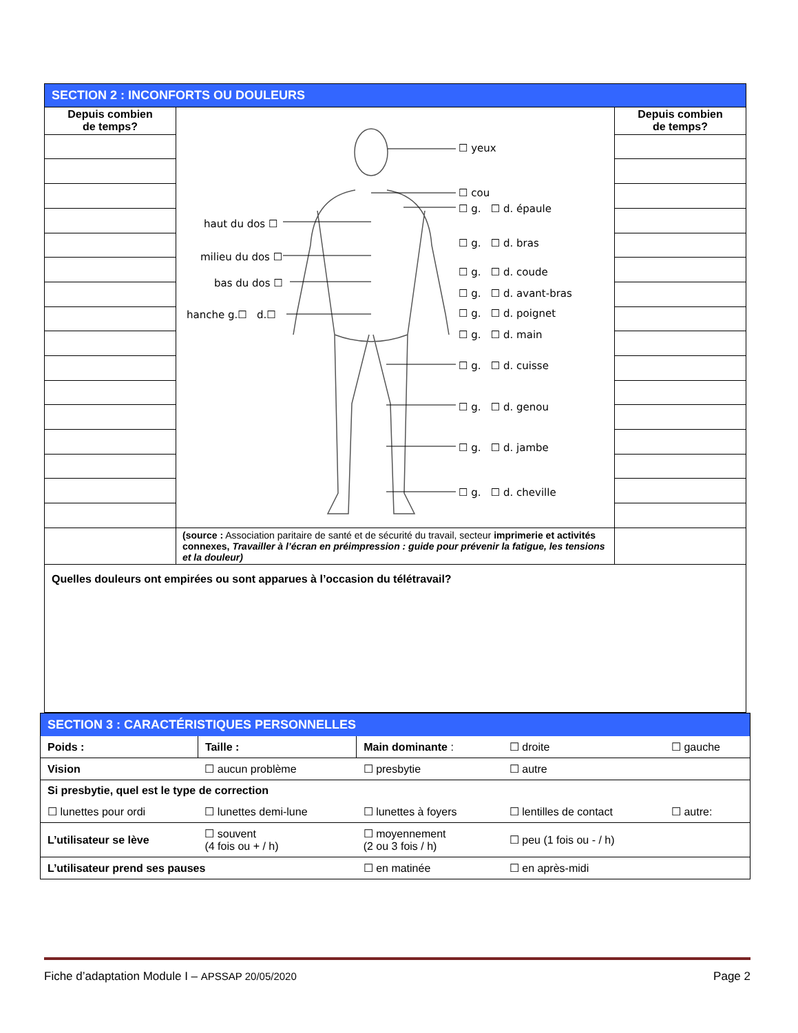| SECTION 2 : INCONFORTS OU DOULEURS | | |
| --- | --- | --- |
| Depuis combien de temps? | ☐ yeux ☐ cou ☐ g. ☐ d. épaule ☐ g. ☐ d. bras ☐ g. ☐ d. coude ☐ g. ☐ d. avant-bras ☐ g. ☐ d. poignet ☐ g. ☐ d. main ☐ g. ☐ d. cuisse ☐ g. ☐ d. genou ☐ g. ☐ d. jambe ☐ g. ☐ d. cheville haut du dos ☐ milieu du dos ☐ bas du dos ☐ hanche g.☐ d.☐ | Depuis combien de temps? |
| | (source : Association paritaire de santé et de sécurité du travail, secteur imprimerie et activités connexes, Travailler à l’écran en préimpression : guide pour prévenir la fatigue, les tensions et la douleur) | |
| Quelles douleurs ont empirées ou sont apparues à l’occasion du télétravail? | | |
| SECTION 3 : CARACTÉRISTIQUES PERSONNELLES | | | | |
| Poids : | Taille : | Main dominante : | ☐ droite | ☐ gauche |
| Vision | ☐ aucun problème | ☐ presbytie | ☐ autre | |
| Si presbytie, quel est le type de correction | | | | |
| ☐ lunettes pour ordi | ☐ lunettes demi-lune | ☐ lunettes à foyers | ☐ lentilles de contact | ☐ autre: |
| L’utilisateur se lève | ☐ souvent (4 fois ou + / h) | ☐ moyennement (2 ou 3 fois / h) | ☐ peu (1 fois ou - / h) | |
| L’utilisateur prend ses pauses | | ☐ en matinée | ☐ en après-midi | |
Fiche d’adaptation Module I – APSSAP 20/05/2020 Page 2